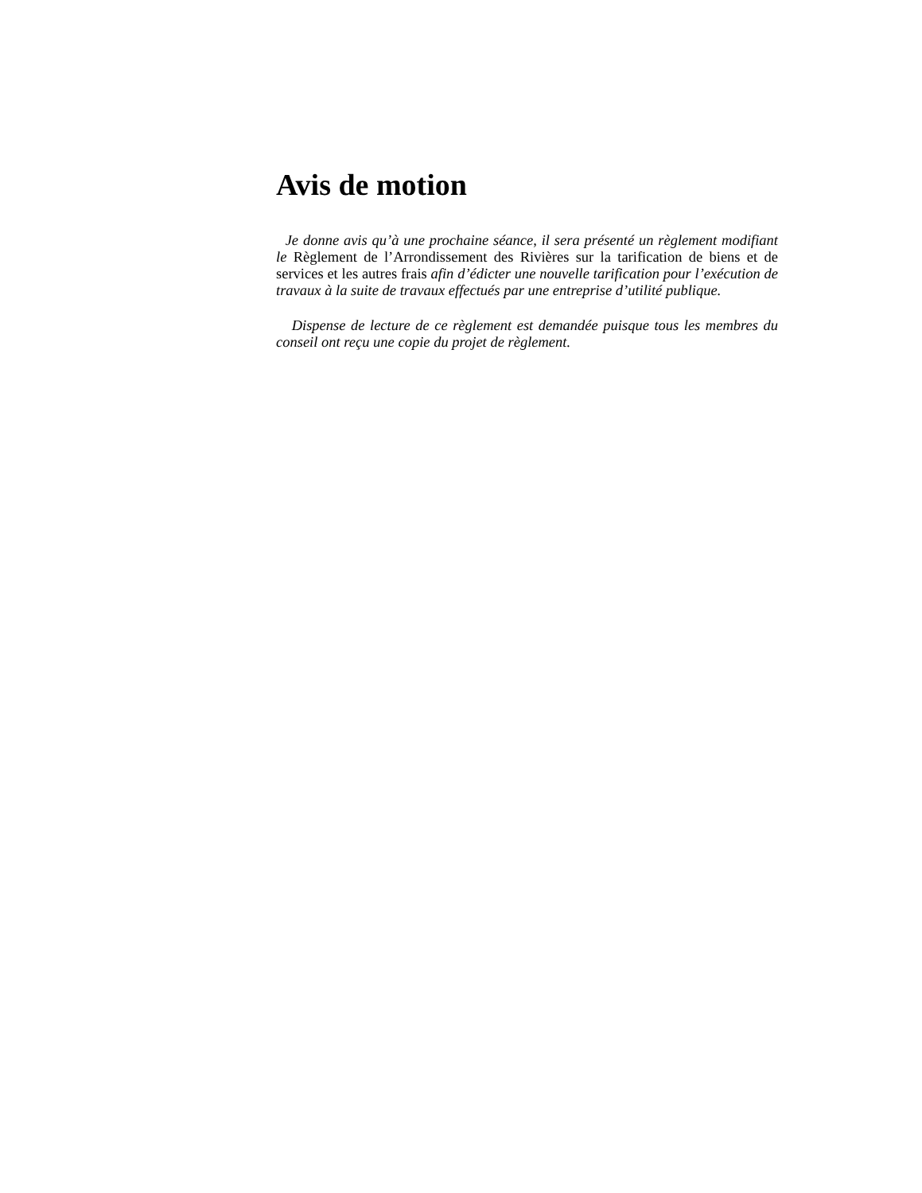Avis de motion
Je donne avis qu’à une prochaine séance, il sera présenté un règlement modifiant le Règlement de l’Arrondissement des Rivières sur la tarification de biens et de services et les autres frais afin d’édicter une nouvelle tarification pour l’exécution de travaux à la suite de travaux effectués par une entreprise d’utilité publique.
Dispense de lecture de ce règlement est demandée puisque tous les membres du conseil ont reçu une copie du projet de règlement.